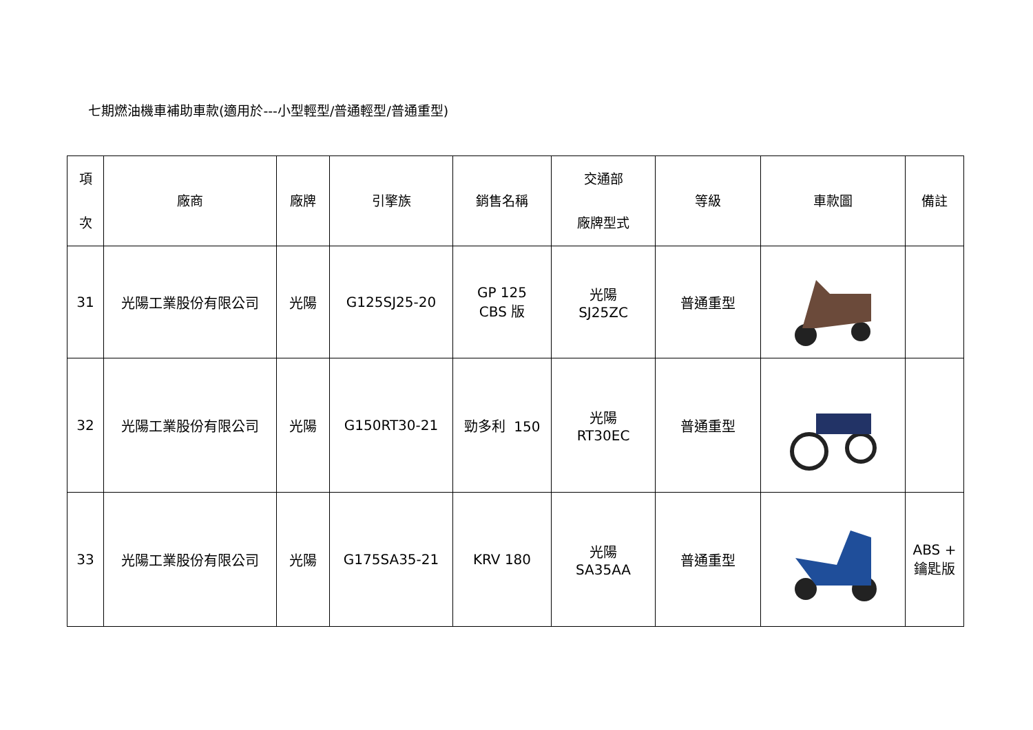七期燃油機車補助車款(適用於---小型輕型/普通輕型/普通重型)
| 項 次 | 廠商 | 廠牌 | 引擎族 | 銷售名稱 | 交通部 廠牌型式 | 等級 | 車款圖 | 備註 |
| --- | --- | --- | --- | --- | --- | --- | --- | --- |
| 31 | 光陽工業股份有限公司 | 光陽 | G125SJ25-20 | GP 125 CBS 版 | 光陽 SJ25ZC | 普通重型 | | |
| 32 | 光陽工業股份有限公司 | 光陽 | G150RT30-21 | 勁多利 150 | 光陽 RT30EC | 普通重型 | | |
| 33 | 光陽工業股份有限公司 | 光陽 | G175SA35-21 | KRV 180 | 光陽 SA35AA | 普通重型 | | ABS + 鑰匙版 |